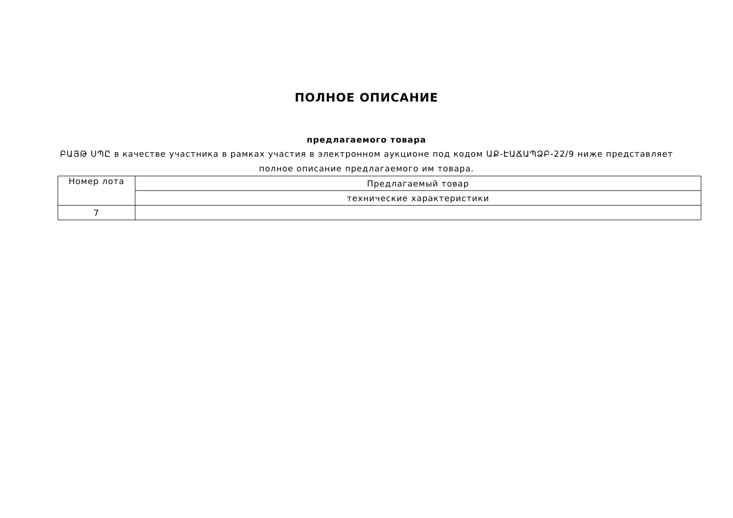ПОЛНОЕ ОПИСАНИЕ
предлагаемого товара
ԲԱՅԹ ՍՊԸ в качестве участника в рамках участия в электронном аукционе под кодом ԱՔ-ԷԱՃԱՊՁԲ-22/9 ниже представляет
полное описание предлагаемого им товара.
| Номер лота | Предлагаемый товар |
| --- | --- |
| | технические характеристики |
| 7 | |